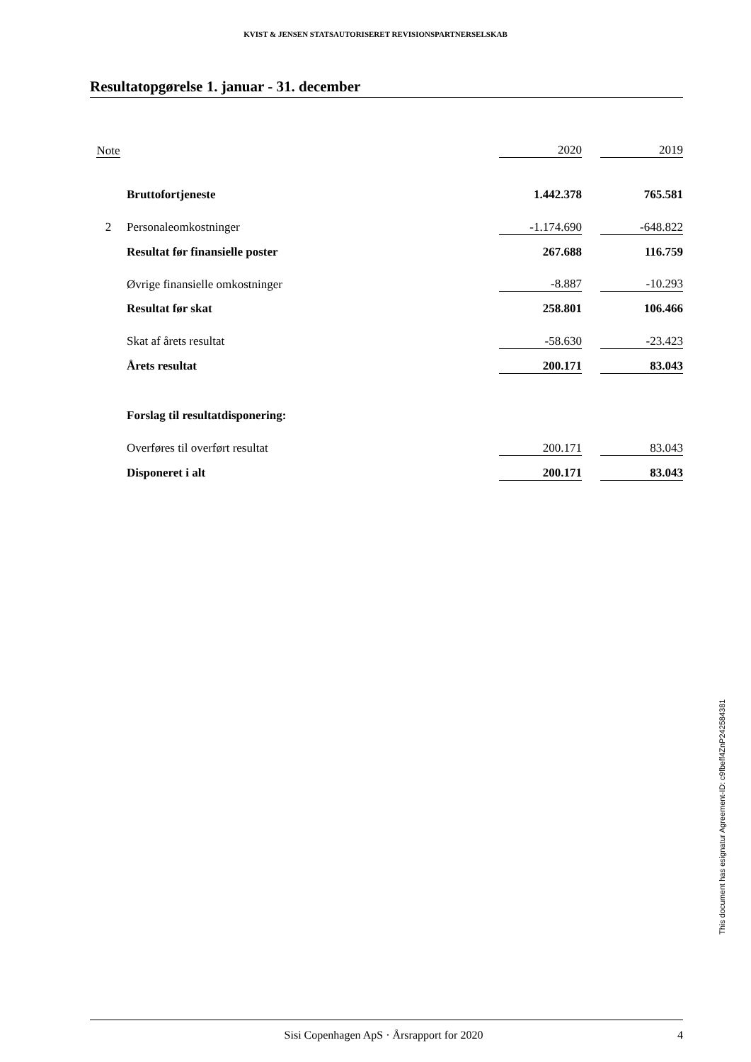KVIST & JENSEN STATSAUTORISERET REVISIONSPARTNERSELSKAB
Resultatopgørelse 1. januar - 31. december
| Note | | 2020 | | 2019 |
| | Bruttofortjeneste | 1.442.378 | | 765.581 |
| 2 | Personaleomkostninger | -1.174.690 | | -648.822 |
| | Resultat før finansielle poster | 267.688 | | 116.759 |
| | Øvrige finansielle omkostninger | -8.887 | | -10.293 |
| | Resultat før skat | 258.801 | | 106.466 |
| | Skat af årets resultat | -58.630 | | -23.423 |
| | Årets resultat | 200.171 | | 83.043 |
| | Forslag til resultatdisponering: | | | |
| | Overføres til overført resultat | 200.171 | | 83.043 |
| | Disponeret i alt | 200.171 | | 83.043 |
This document has esignatur Agreement-ID: c9fbeff4ZnP242584381
Sisi Copenhagen ApS · Årsrapport for 2020 4